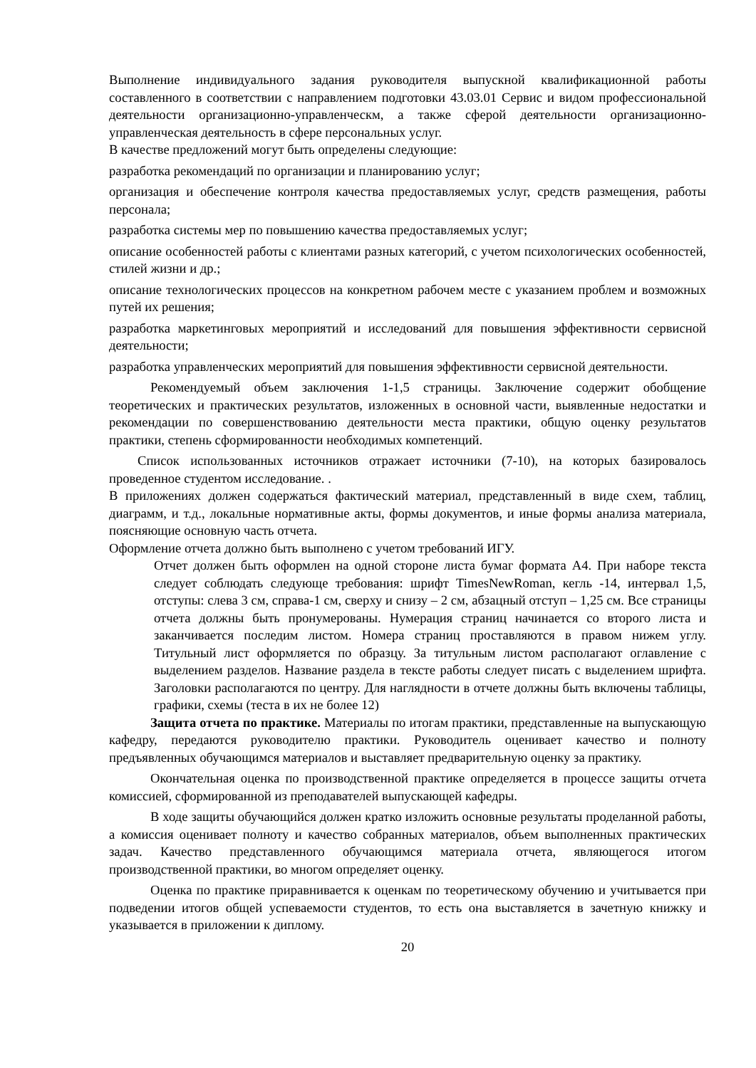Выполнение индивидуального задания руководителя выпускной квалификационной работы составленного в соответствии с направлением подготовки 43.03.01 Сервис и видом профессиональной деятельности организационно-управленческм, а также сферой деятельности организационно-управленческая деятельность в сфере персональных услуг.
В качестве предложений могут быть определены следующие:
разработка рекомендаций по организации и планированию услуг;
организация и обеспечение контроля качества предоставляемых услуг, средств размещения, работы персонала;
разработка системы мер по повышению качества предоставляемых услуг;
описание особенностей работы с клиентами разных категорий, с учетом психологических особенностей, стилей жизни и др.;
описание технологических процессов на конкретном рабочем месте с указанием проблем и возможных путей их решения;
разработка маркетинговых мероприятий и исследований для повышения эффективности сервисной деятельности;
разработка управленческих мероприятий для повышения эффективности сервисной деятельности.
Рекомендуемый объем заключения 1-1,5 страницы. Заключение содержит обобщение теоретических и практических результатов, изложенных в основной части, выявленные недостатки и рекомендации по совершенствованию деятельности места практики, общую оценку результатов практики, степень сформированности необходимых компетенций.
Список использованных источников отражает источники (7-10), на которых базировалось проведенное студентом исследование. .
В приложениях должен содержаться фактический материал, представленный в виде схем, таблиц, диаграмм, и т.д., локальные нормативные акты, формы документов, и иные формы анализа материала, поясняющие основную часть отчета.
Оформление отчета должно быть выполнено с учетом требований ИГУ.
Отчет должен быть оформлен на одной стороне листа бумаг формата А4. При наборе текста следует соблюдать следующе требования: шрифт TimesNewRoman, кегль -14, интервал 1,5, отступы: слева 3 см, справа-1 см, сверху и снизу – 2 см, абзацный отступ – 1,25 см. Все страницы отчета должны быть пронумерованы. Нумерация страниц начинается со второго листа и заканчивается последим листом. Номера страниц проставляются в правом нижем углу. Титульный лист оформляется по образцу. За титульным листом располагают оглавление с выделением разделов. Название раздела в тексте работы следует писать с выделением шрифта. Заголовки располагаются по центру. Для наглядности в отчете должны быть включены таблицы, графики, схемы (теста в их не более 12)
Защита отчета по практике. Материалы по итогам практики, представленные на выпускающую кафедру, передаются руководителю практики. Руководитель оценивает качество и полноту предъявленных обучающимся материалов и выставляет предварительную оценку за практику.
Окончательная оценка по производственной практике определяется в процессе защиты отчета комиссией, сформированной из преподавателей выпускающей кафедры.
В ходе защиты обучающийся должен кратко изложить основные результаты проделанной работы, а комиссия оценивает полноту и качество собранных материалов, объем выполненных практических задач. Качество представленного обучающимся материала отчета, являющегося итогом производственной практики, во многом определяет оценку.
Оценка по практике приравнивается к оценкам по теоретическому обучению и учитывается при подведении итогов общей успеваемости студентов, то есть она выставляется в зачетную книжку и указывается в приложении к диплому.
20